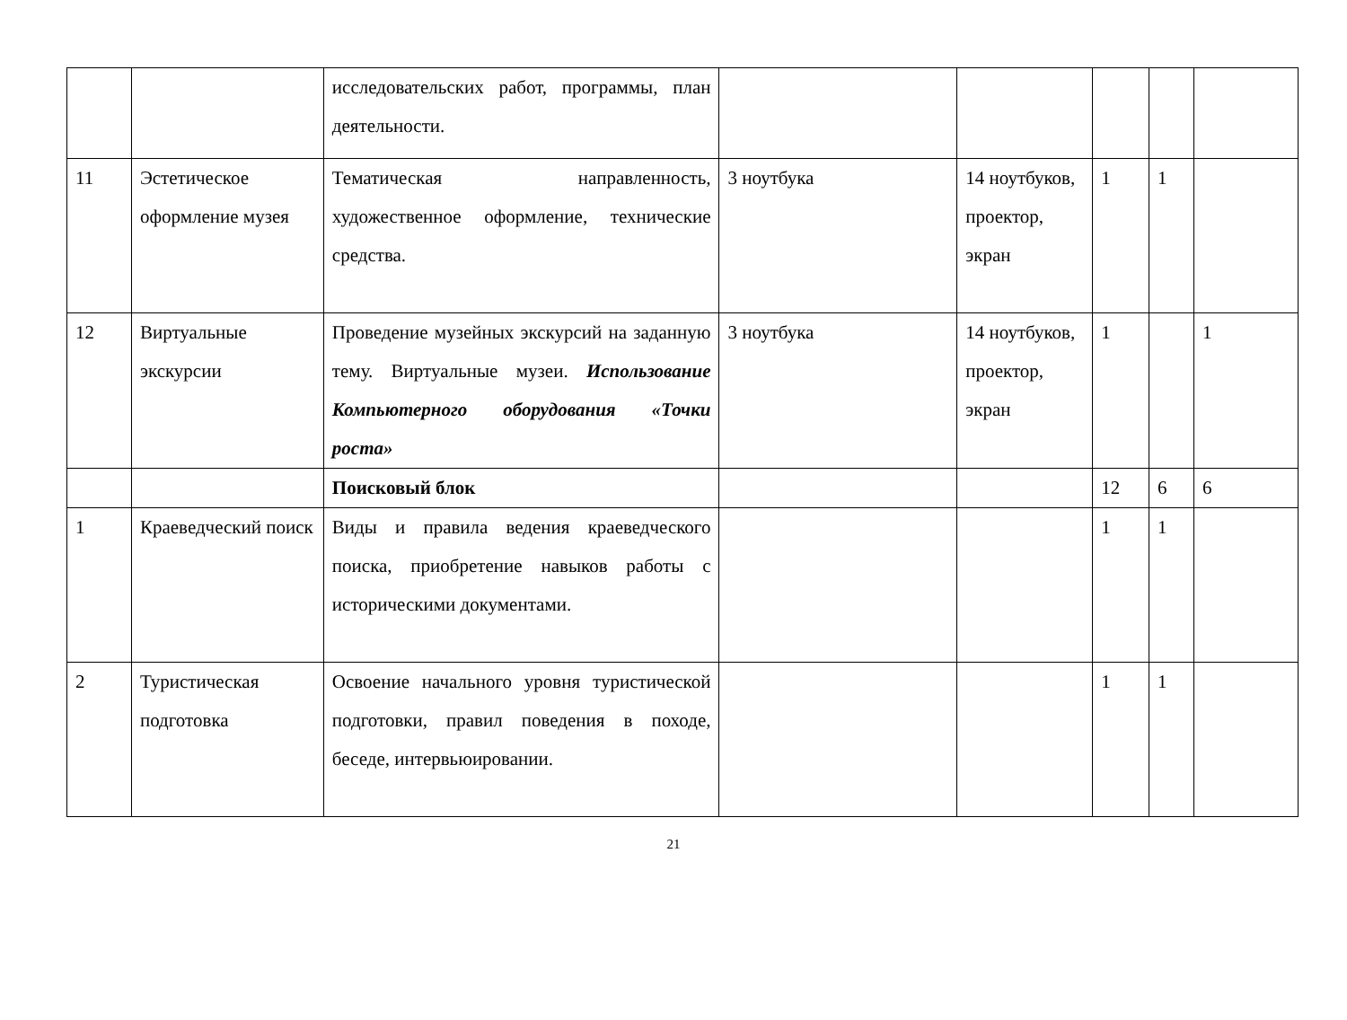| | | исследовательских работ, программы, план деятельности. | | | | | |
| 11 | Эстетическое оформление музея | Тематическая направленность, художественное оформление, технические средства. | 3 ноутбука | 14 ноутбуков, проектор, экран | 1 | 1 | |
| 12 | Виртуальные экскурсии | Проведение музейных экскурсий на заданную тему. Виртуальные музеи. Использование Компьютерного оборудования «Точки роста» | 3 ноутбука | 14 ноутбуков, проектор, экран | 1 | | 1 |
| | | Поисковый блок | | | 12 | 6 | 6 |
| 1 | Краеведческий поиск | Виды и правила ведения краеведческого поиска, приобретение навыков работы с историческими документами. | | | 1 | 1 | |
| 2 | Туристическая подготовка | Освоение начального уровня туристической подготовки, правил поведения в походе, беседе, интервьюировании. | | | 1 | 1 | |
21